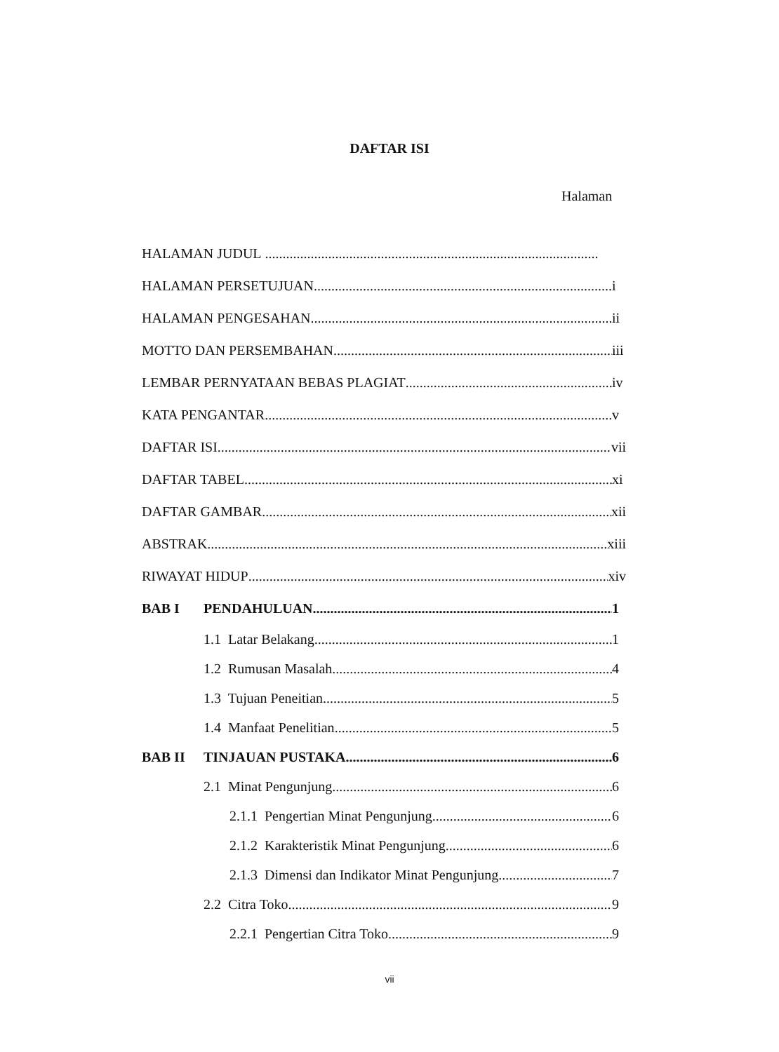DAFTAR ISI
Halaman
HALAMAN JUDUL
HALAMAN PERSETUJUAN i
HALAMAN PENGESAHAN ii
MOTTO DAN PERSEMBAHAN iii
LEMBAR PERNYATAAN BEBAS PLAGIAT iv
KATA PENGANTAR v
DAFTAR ISI vii
DAFTAR TABEL xi
DAFTAR GAMBAR xii
ABSTRAK xiii
RIWAYAT HIDUP xiv
BAB I PENDAHULUAN 1
1.1 Latar Belakang 1
1.2 Rumusan Masalah 4
1.3 Tujuan Peneitian 5
1.4 Manfaat Penelitian 5
BAB II TINJAUAN PUSTAKA 6
2.1 Minat Pengunjung 6
2.1.1 Pengertian Minat Pengunjung 6
2.1.2 Karakteristik Minat Pengunjung 6
2.1.3 Dimensi dan Indikator Minat Pengunjung 7
2.2 Citra Toko 9
2.2.1 Pengertian Citra Toko 9
vii